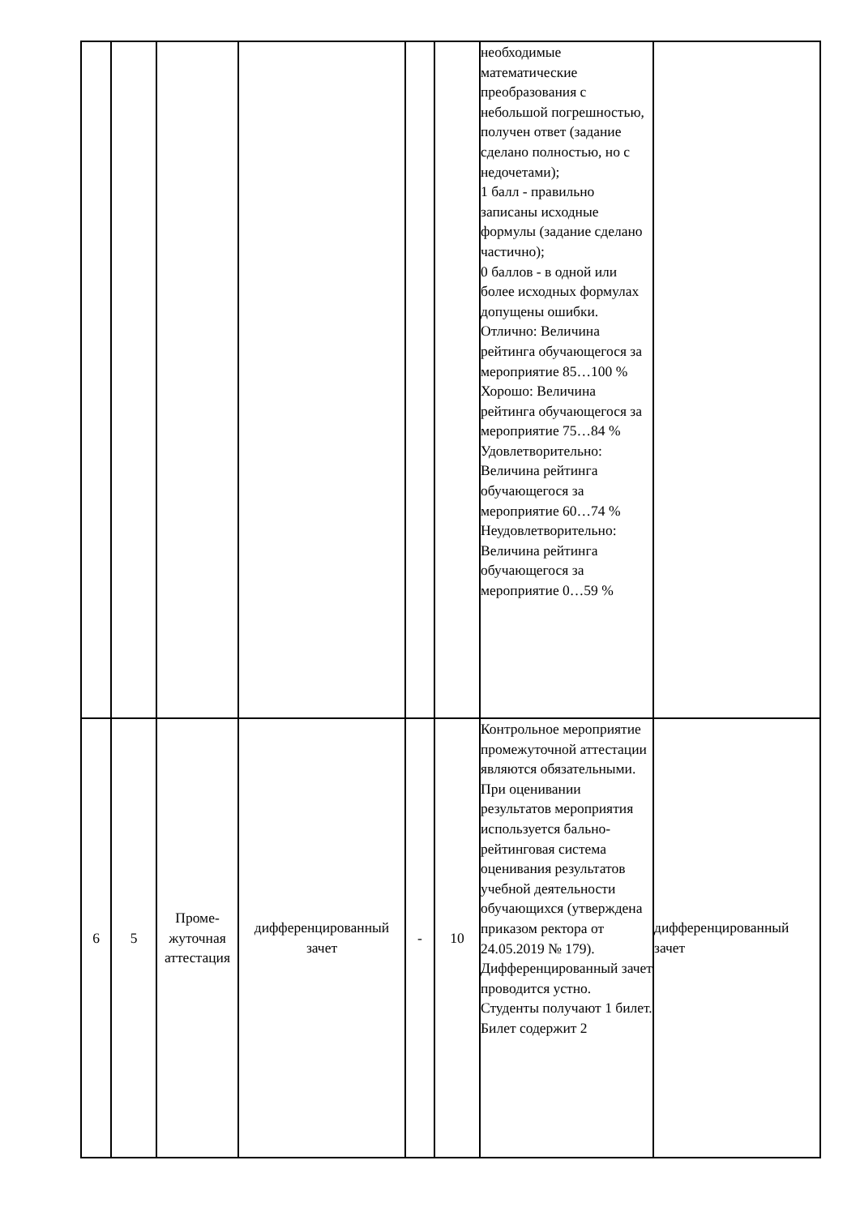| | | | | | | необходимые математические преобразования с небольшой погрешностью, получен ответ (задание сделано полностью, но с недочетами); 1 балл - правильно записаны исходные формулы (задание сделано частично); 0 баллов - в одной или более исходных формулах допущены ошибки. Отлично: Величина рейтинга обучающегося за мероприятие 85…100 % Хорошо: Величина рейтинга обучающегося за мероприятие 75…84 % Удовлетворительно: Величина рейтинга обучающегося за мероприятие 60…74 % Неудовлетворительно: Величина рейтинга обучающегося за мероприятие 0…59 % | |
| 6 | 5 | Проме- жуточная аттестация | дифференцированный зачет | - | 10 | Контрольное мероприятие промежуточной аттестации являются обязательными. При оценивании результатов мероприятия используется бально-рейтинговая система оценивания результатов учебной деятельности обучающихся (утверждена приказом ректора от 24.05.2019 № 179). Дифференцированный зачет проводится устно. Студенты получают 1 билет. Билет содержит 2 | дифференцированный зачет |